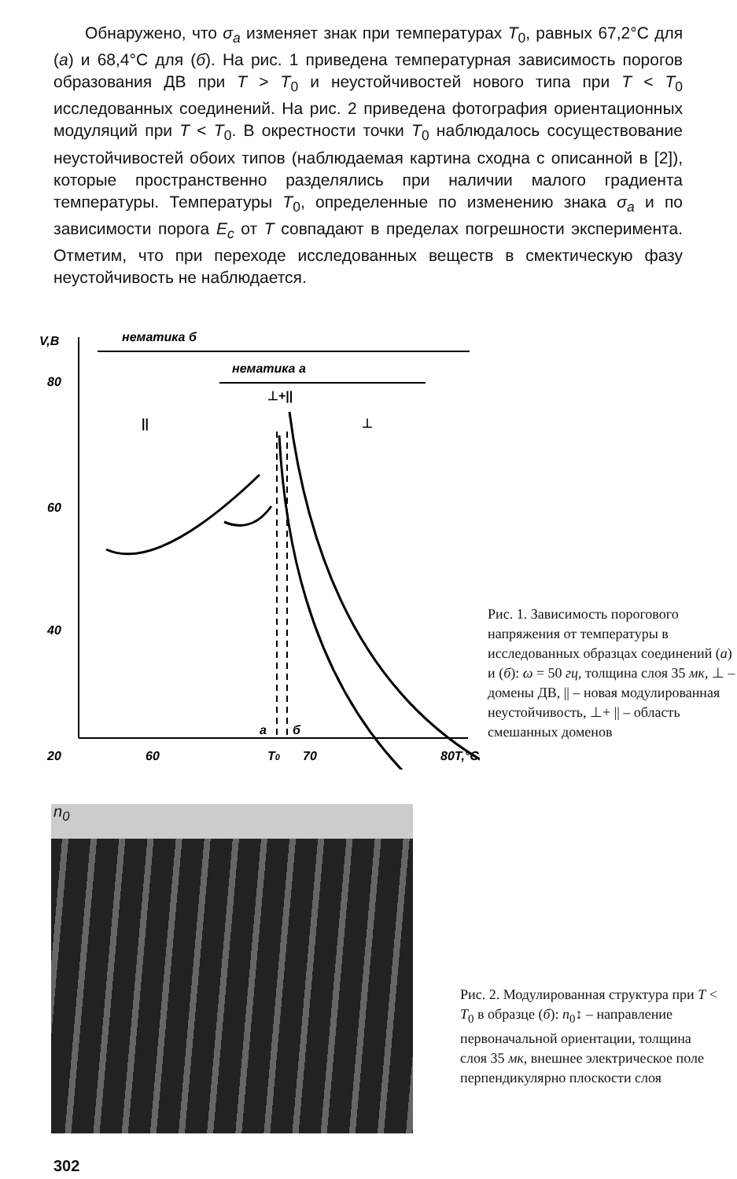Обнаружено, что σ<sub>a</sub> изменяет знак при температурах T<sub>0</sub>, равных 67,2°C для (а) и 68,4°C для (б). На рис. 1 приведена температурная зависимость порогов образования ДВ при T > T<sub>0</sub> и неустойчивостей нового типа при T < T<sub>0</sub> исследованных соединений. На рис. 2 приведена фотография ориентационных модуляций при T < T<sub>0</sub>. В окрестности точки T<sub>0</sub> наблюдалось сосуществование неустойчивостей обоих типов (наблюдаемая картина сходна с описанной в [2]), которые пространственно разделялись при наличии малого градиента температуры. Температуры T<sub>0</sub>, определенные по изменению знака σ<sub>a</sub> и по зависимости порога E<sub>c</sub> от T совпадают в пределах погрешности эксперимента. Отметим, что при переходе исследованных веществ в смектическую фазу неустойчивость не наблюдается.
V,B
нематика б
нематика а
80
60
40
20
||
⊥
⊥+||
a
б
60
T0
70
80T,°C
Рис. 1. Зависимость порогового напряжения от температуры в исследованных образцах соединений (а) и (б): ω = 50 гц, толщина слоя 35 мк, ⊥ – домены ДВ, || – новая модулированная неустойчивость, ⊥+ || – область смешанных доменов
n<sub>0</sub>
Рис. 2. Модулированная структура при T < T<sub>0</sub> в образце (б): n<sub>0</sub>↕ – направление первоначальной ориентации, толщина слоя 35 мк, внешнее электрическое поле перпендикулярно плоскости слоя
302